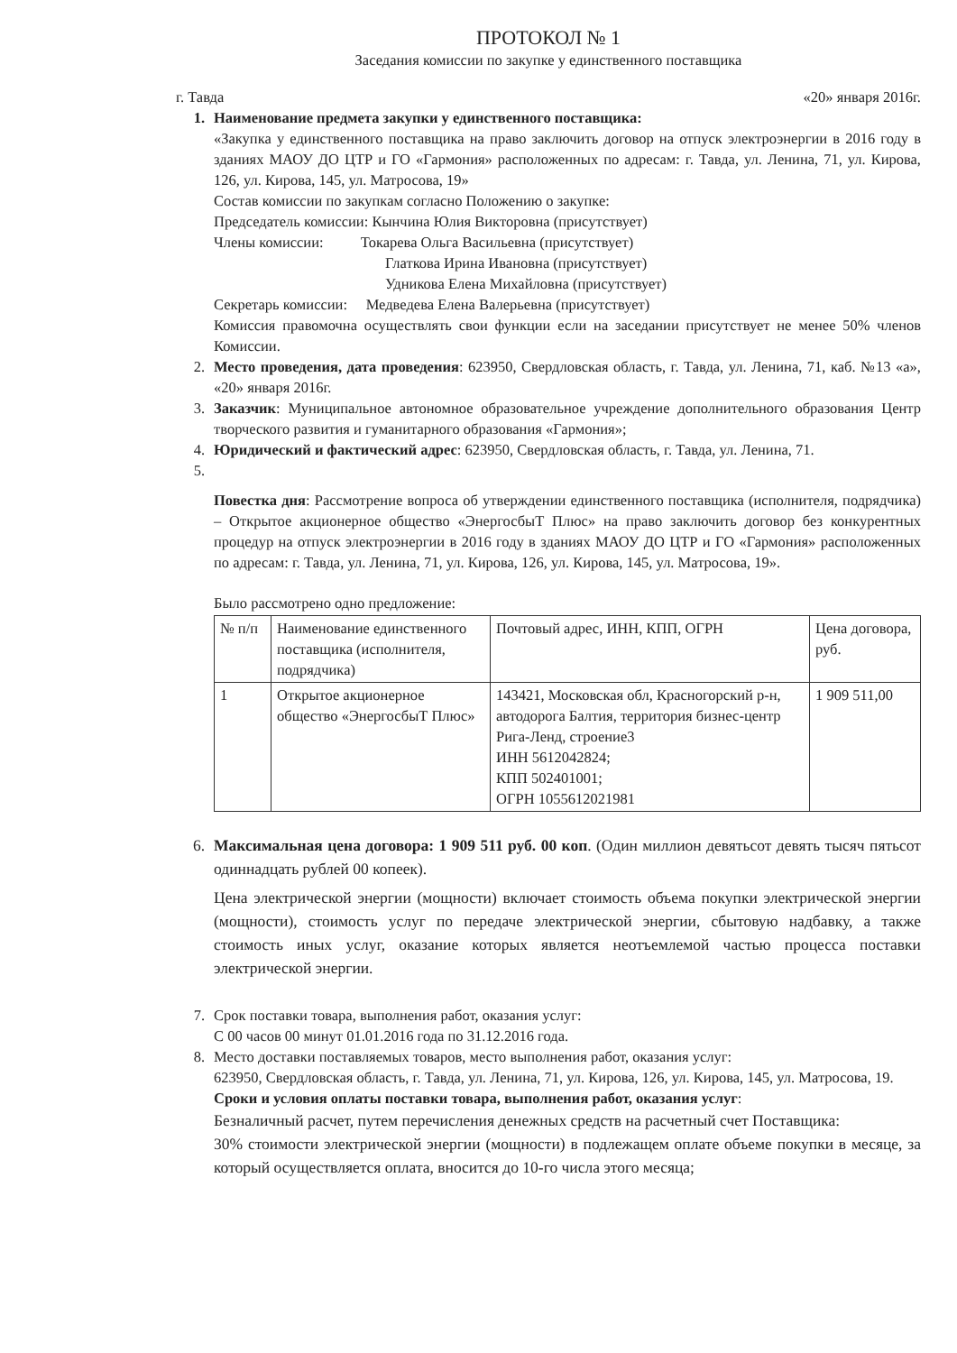ПРОТОКОЛ № 1
Заседания комиссии по закупке у единственного поставщика
г. Тавда «20» января 2016г.
1. Наименование предмета закупки у единственного поставщика:
«Закупка у единственного поставщика на право заключить договор на отпуск электроэнергии в 2016 году в зданиях МАОУ ДО ЦТР и ГО «Гармония» расположенных по адресам: г. Тавда, ул. Ленина, 71, ул. Кирова, 126, ул. Кирова, 145, ул. Матросова, 19»
Состав комиссии по закупкам согласно Положению о закупке:
Председатель комиссии: Кынчина Юлия Викторовна (присутствует)
Члены комиссии: Токарева Ольга Васильевна (присутствует)
Глаткова Ирина Ивановна (присутствует)
Удникова Елена Михайловна (присутствует)
Секретарь комиссии: Медведева Елена Валерьевна (присутствует)
Комиссия правомочна осуществлять свои функции если на заседании присутствует не менее 50% членов Комиссии.
2. Место проведения, дата проведения: 623950, Свердловская область, г. Тавда, ул. Ленина, 71, каб. №13 «а», «20» января 2016г.
3. Заказчик: Муниципальное автономное образовательное учреждение дополнительного образования Центр творческого развития и гуманитарного образования «Гармония»;
4. Юридический и фактический адрес: 623950, Свердловская область, г. Тавда, ул. Ленина, 71.
5.
Повестка дня: Рассмотрение вопроса об утверждении единственного поставщика (исполнителя, подрядчика) – Открытое акционерное общество «ЭнергосбыТ Плюс» на право заключить договор без конкурентных процедур на отпуск электроэнергии в 2016 году в зданиях МАОУ ДО ЦТР и ГО «Гармония» расположенных по адресам: г. Тавда, ул. Ленина, 71, ул. Кирова, 126, ул. Кирова, 145, ул. Матросова, 19».
Было рассмотрено одно предложение:
| № п/п | Наименование единственного поставщика (исполнителя, подрядчика) | Почтовый адрес, ИНН, КПП, ОГРН | Цена договора, руб. |
| --- | --- | --- | --- |
| 1 | Открытое акционерное общество «ЭнергосбыТ Плюс» | 143421, Московская обл, Красногорский р-н, автодорога Балтия, территория бизнес-центр Рига-Ленд, строение3 ИНН 5612042824; КПП 502401001; ОГРН 1055612021981 | 1 909 511,00 |
6. Максимальная цена договора: 1 909 511 руб. 00 коп. (Один миллион девятьсот девять тысяч пятьсот одиннадцать рублей 00 копеек).
Цена электрической энергии (мощности) включает стоимость объема покупки электрической энергии (мощности), стоимость услуг по передаче электрической энергии, сбытовую надбавку, а также стоимость иных услуг, оказание которых является неотъемлемой частью процесса поставки электрической энергии.
7. Срок поставки товара, выполнения работ, оказания услуг:
С 00 часов 00 минут 01.01.2016 года по 31.12.2016 года.
8. Место доставки поставляемых товаров, место выполнения работ, оказания услуг:
623950, Свердловская область, г. Тавда, ул. Ленина, 71, ул. Кирова, 126, ул. Кирова, 145, ул. Матросова, 19.
Сроки и условия оплаты поставки товара, выполнения работ, оказания услуг:
Безналичный расчет, путем перечисления денежных средств на расчетный счет Поставщика:
30% стоимости электрической энергии (мощности) в подлежащем оплате объеме покупки в месяце, за который осуществляется оплата, вносится до 10-го числа этого месяца;